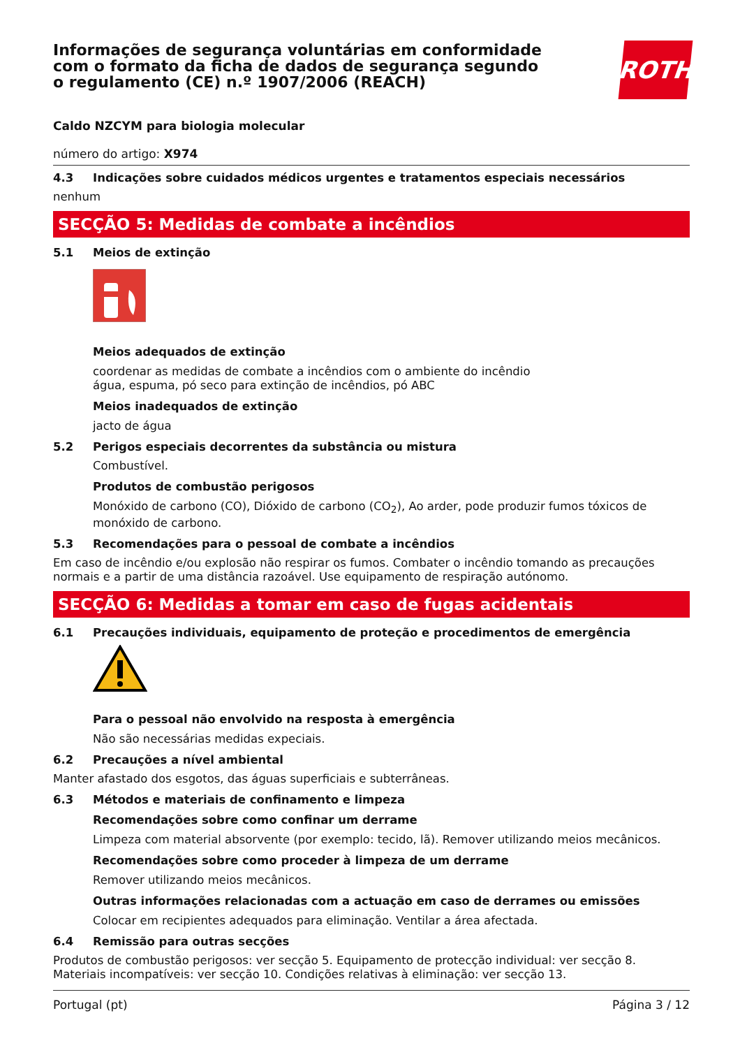Informações de segurança voluntárias em conformidade com o formato da ficha de dados de segurança segundo o regulamento (CE) n.º 1907/2006 (REACH)
ROTH
Caldo NZCYM para biologia molecular
número do artigo: X974
4.3 Indicações sobre cuidados médicos urgentes e tratamentos especiais necessários
nenhum
SECÇÃO 5: Medidas de combate a incêndios
5.1 Meios de extinção
Meios adequados de extinção
coordenar as medidas de combate a incêndios com o ambiente do incêndio
água, espuma, pó seco para extinção de incêndios, pó ABC
Meios inadequados de extinção
jacto de água
5.2 Perigos especiais decorrentes da substância ou mistura
Combustível.
Produtos de combustão perigosos
Monóxido de carbono (CO), Dióxido de carbono (CO<sub>2</sub>), Ao arder, pode produzir fumos tóxicos de monóxido de carbono.
5.3 Recomendações para o pessoal de combate a incêndios
Em caso de incêndio e/ou explosão não respirar os fumos. Combater o incêndio tomando as precauções normais e a partir de uma distância razoável. Use equipamento de respiração autónomo.
SECÇÃO 6: Medidas a tomar em caso de fugas acidentais
6.1 Precauções individuais, equipamento de proteção e procedimentos de emergência
Para o pessoal não envolvido na resposta à emergência
Não são necessárias medidas expeciais.
6.2 Precauções a nível ambiental
Manter afastado dos esgotos, das águas superficiais e subterrâneas.
6.3 Métodos e materiais de confinamento e limpeza
Recomendações sobre como confinar um derrame
Limpeza com material absorvente (por exemplo: tecido, lã). Remover utilizando meios mecânicos.
Recomendações sobre como proceder à limpeza de um derrame
Remover utilizando meios mecânicos.
Outras informações relacionadas com a actuação em caso de derrames ou emissões
Colocar em recipientes adequados para eliminação. Ventilar a área afectada.
6.4 Remissão para outras secções
Produtos de combustão perigosos: ver secção 5. Equipamento de protecção individual: ver secção 8. Materiais incompatíveis: ver secção 10. Condições relativas à eliminação: ver secção 13.
Portugal (pt) Página 3 / 12